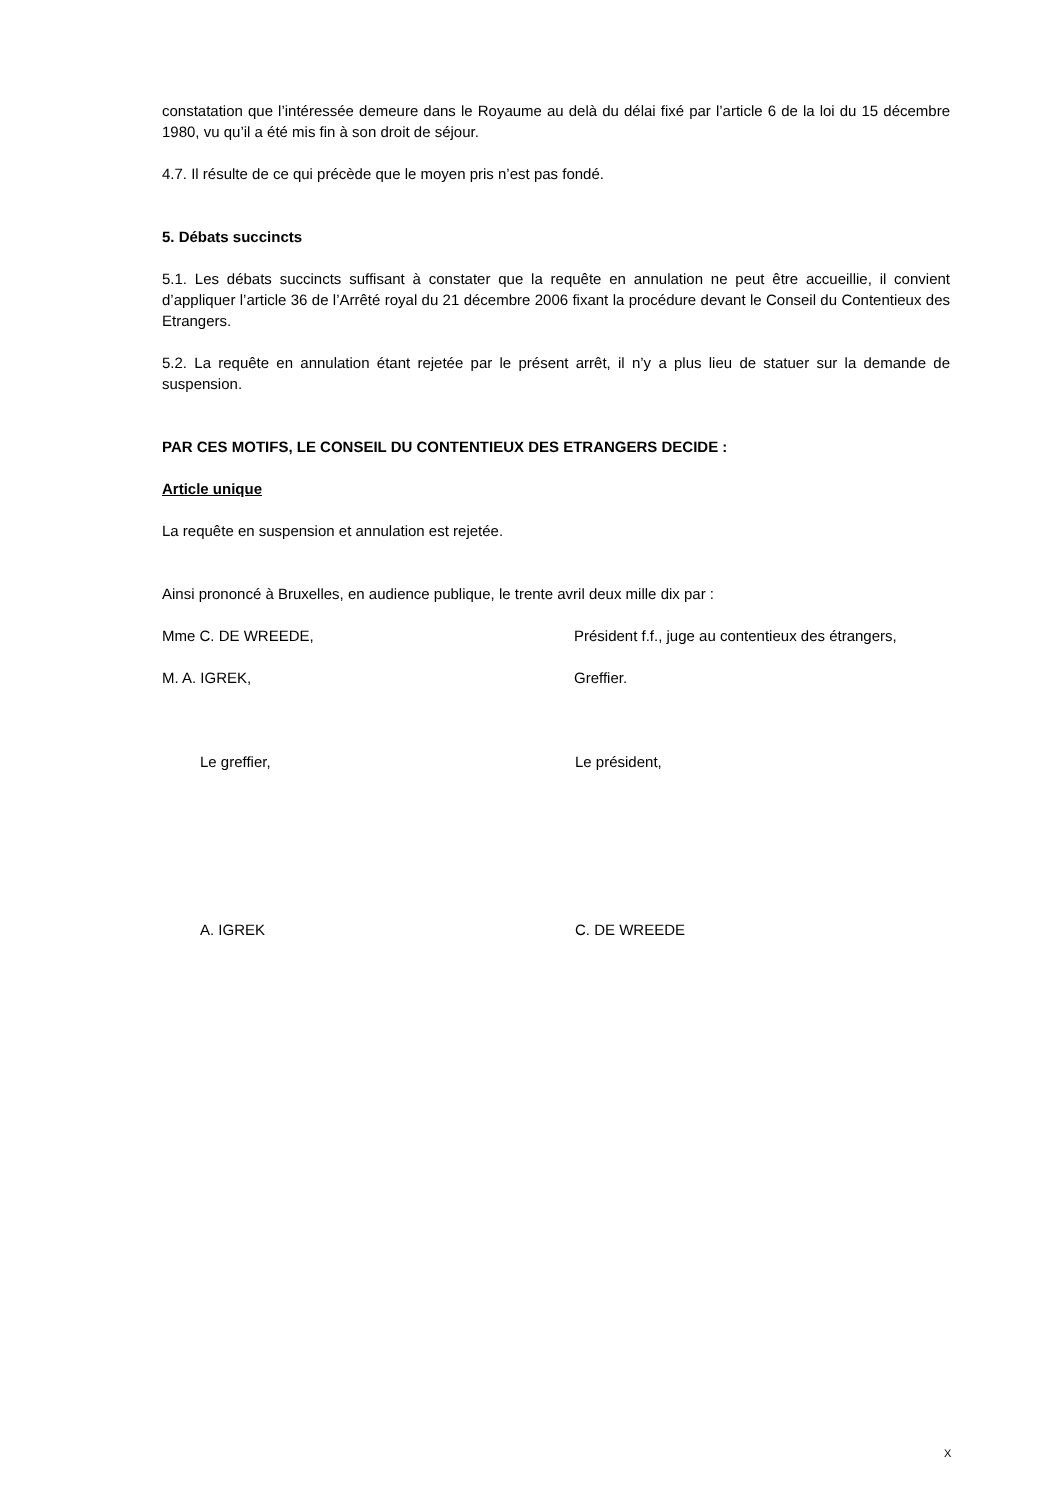constatation que l’intéressée demeure dans le Royaume au delà du délai fixé par l’article 6 de la loi du 15 décembre 1980, vu qu’il a été mis fin à son droit de séjour.
4.7. Il résulte de ce qui précède que le moyen pris n’est pas fondé.
5. Débats succincts
5.1. Les débats succincts suffisant à constater que la requête en annulation ne peut être accueillie, il convient d’appliquer l’article 36 de l’Arrêté royal du 21 décembre 2006 fixant la procédure devant le Conseil du Contentieux des Etrangers.
5.2. La requête en annulation étant rejetée par le présent arrêt, il n’y a plus lieu de statuer sur la demande de suspension.
PAR CES MOTIFS, LE CONSEIL DU CONTENTIEUX DES ETRANGERS DECIDE :
Article unique
La requête en suspension et annulation est rejetée.
Ainsi prononcé à Bruxelles, en audience publique, le trente avril deux mille dix par :
Mme C. DE WREEDE, Président f.f., juge au contentieux des étrangers,
M. A. IGREK, Greffier.
Le greffier, Le président,
A. IGREK C. DE WREEDE
X